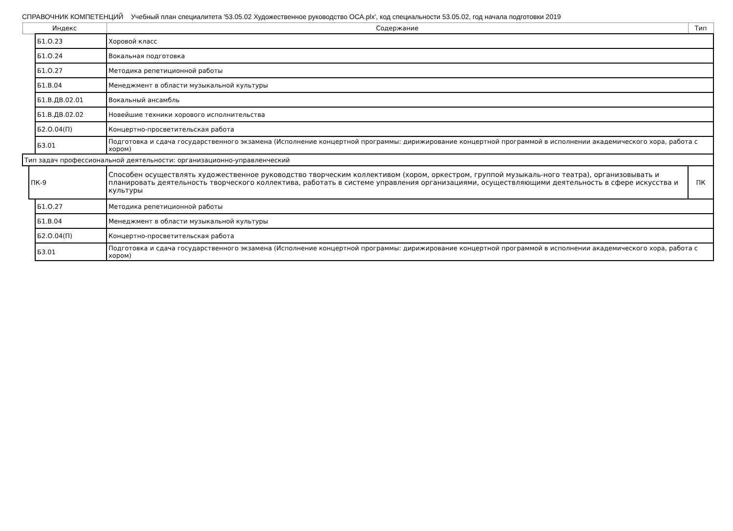СПРАВОЧНИК КОМПЕТЕНЦИЙ Учебный план специалитета '53.05.02 Художественное руководство ОСА.plx', код специальности 53.05.02, год начала подготовки 2019
| Индекс | | | Содержание | Тип |
| --- | --- | --- | --- | --- |
| | | Б1.О.23 | Хоровой класс | |
| | | Б1.О.24 | Вокальная подготовка | |
| | | Б1.О.27 | Методика репетиционной работы | |
| | | Б1.В.04 | Менеджмент в области музыкальной культуры | |
| | | Б1.В.ДВ.02.01 | Вокальный ансамбль | |
| | | Б1.В.ДВ.02.02 | Новейшие техники хорового исполнительства | |
| | | Б2.О.04(П) | Концертно-просветительская работа | |
| | | Б3.01 | Подготовка и сдача государственного экзамена (Исполнение концертной программы: дирижирование концертной программой в исполнении академического хора, работа с хором) | |
| Тип задач профессиональной деятельности: организационно-управленческий | | | | |
| | ПК-9 | | Способен осуществлять художественное руководство творческим коллективом (хором, оркестром, группой музыкаль-ного театра), организовывать и планировать деятельность творческого коллектива, работать в системе управления организациями, осуществляющими деятельность в сфере искусства и культуры | ПК |
| | | Б1.О.27 | Методика репетиционной работы | |
| | | Б1.В.04 | Менеджмент в области музыкальной культуры | |
| | | Б2.О.04(П) | Концертно-просветительская работа | |
| | | Б3.01 | Подготовка и сдача государственного экзамена (Исполнение концертной программы: дирижирование концертной программой в исполнении академического хора, работа с хором) | |